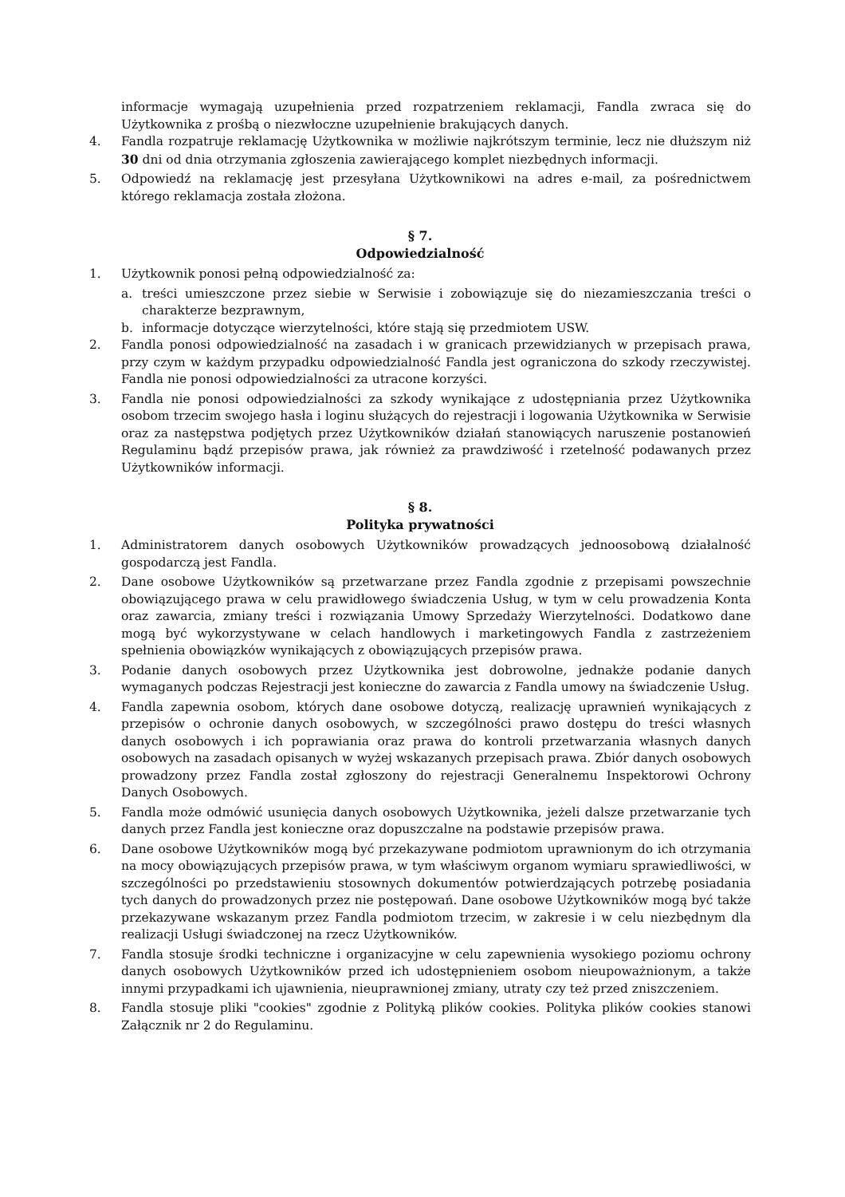informacje wymagają uzupełnienia przed rozpatrzeniem reklamacji, Fandla zwraca się do Użytkownika z prośbą o niezwłoczne uzupełnienie brakujących danych.
4. Fandla rozpatruje reklamację Użytkownika w możliwie najkrótszym terminie, lecz nie dłuższym niż 30 dni od dnia otrzymania zgłoszenia zawierającego komplet niezbędnych informacji.
5. Odpowiedź na reklamację jest przesyłana Użytkownikowi na adres e-mail, za pośrednictwem którego reklamacja została złożona.
§ 7.
Odpowiedzialność
1. Użytkownik ponosi pełną odpowiedzialność za:
a. treści umieszczone przez siebie w Serwisie i zobowiązuje się do niezamieszczania treści o charakterze bezprawnym,
b. informacje dotyczące wierzytelności, które stają się przedmiotem USW.
2. Fandla ponosi odpowiedzialność na zasadach i w granicach przewidzianych w przepisach prawa, przy czym w każdym przypadku odpowiedzialność Fandla jest ograniczona do szkody rzeczywistej. Fandla nie ponosi odpowiedzialności za utracone korzyści.
3. Fandla nie ponosi odpowiedzialności za szkody wynikające z udostępniania przez Użytkownika osobom trzecim swojego hasła i loginu służących do rejestracji i logowania Użytkownika w Serwisie oraz za następstwa podjętych przez Użytkowników działań stanowiących naruszenie postanowień Regulaminu bądź przepisów prawa, jak również za prawdziwość i rzetelność podawanych przez Użytkowników informacji.
§ 8.
Polityka prywatności
1. Administratorem danych osobowych Użytkowników prowadzących jednoosobową działalność gospodarczą jest Fandla.
2. Dane osobowe Użytkowników są przetwarzane przez Fandla zgodnie z przepisami powszechnie obowiązującego prawa w celu prawidłowego świadczenia Usług, w tym w celu prowadzenia Konta oraz zawarcia, zmiany treści i rozwiązania Umowy Sprzedaży Wierzytelności. Dodatkowo dane mogą być wykorzystywane w celach handlowych i marketingowych Fandla z zastrzeżeniem spełnienia obowiązków wynikających z obowiązujących przepisów prawa.
3. Podanie danych osobowych przez Użytkownika jest dobrowolne, jednakże podanie danych wymaganych podczas Rejestracji jest konieczne do zawarcia z Fandla umowy na świadczenie Usług.
4. Fandla zapewnia osobom, których dane osobowe dotyczą, realizację uprawnień wynikających z przepisów o ochronie danych osobowych, w szczególności prawo dostępu do treści własnych danych osobowych i ich poprawiania oraz prawa do kontroli przetwarzania własnych danych osobowych na zasadach opisanych w wyżej wskazanych przepisach prawa. Zbiór danych osobowych prowadzony przez Fandla został zgłoszony do rejestracji Generalnemu Inspektorowi Ochrony Danych Osobowych.
5. Fandla może odmówić usunięcia danych osobowych Użytkownika, jeżeli dalsze przetwarzanie tych danych przez Fandla jest konieczne oraz dopuszczalne na podstawie przepisów prawa.
6. Dane osobowe Użytkowników mogą być przekazywane podmiotom uprawnionym do ich otrzymania na mocy obowiązujących przepisów prawa, w tym właściwym organom wymiaru sprawiedliwości, w szczególności po przedstawieniu stosownych dokumentów potwierdzających potrzebę posiadania tych danych do prowadzonych przez nie postępowań. Dane osobowe Użytkowników mogą być także przekazywane wskazanym przez Fandla podmiotom trzecim, w zakresie i w celu niezbędnym dla realizacji Usługi świadczonej na rzecz Użytkowników.
7. Fandla stosuje środki techniczne i organizacyjne w celu zapewnienia wysokiego poziomu ochrony danych osobowych Użytkowników przed ich udostępnieniem osobom nieupoważnionym, a także innymi przypadkami ich ujawnienia, nieuprawnionej zmiany, utraty czy też przed zniszczeniem.
8. Fandla stosuje pliki "cookies" zgodnie z Polityką plików cookies. Polityka plików cookies stanowi Załącznik nr 2 do Regulaminu.